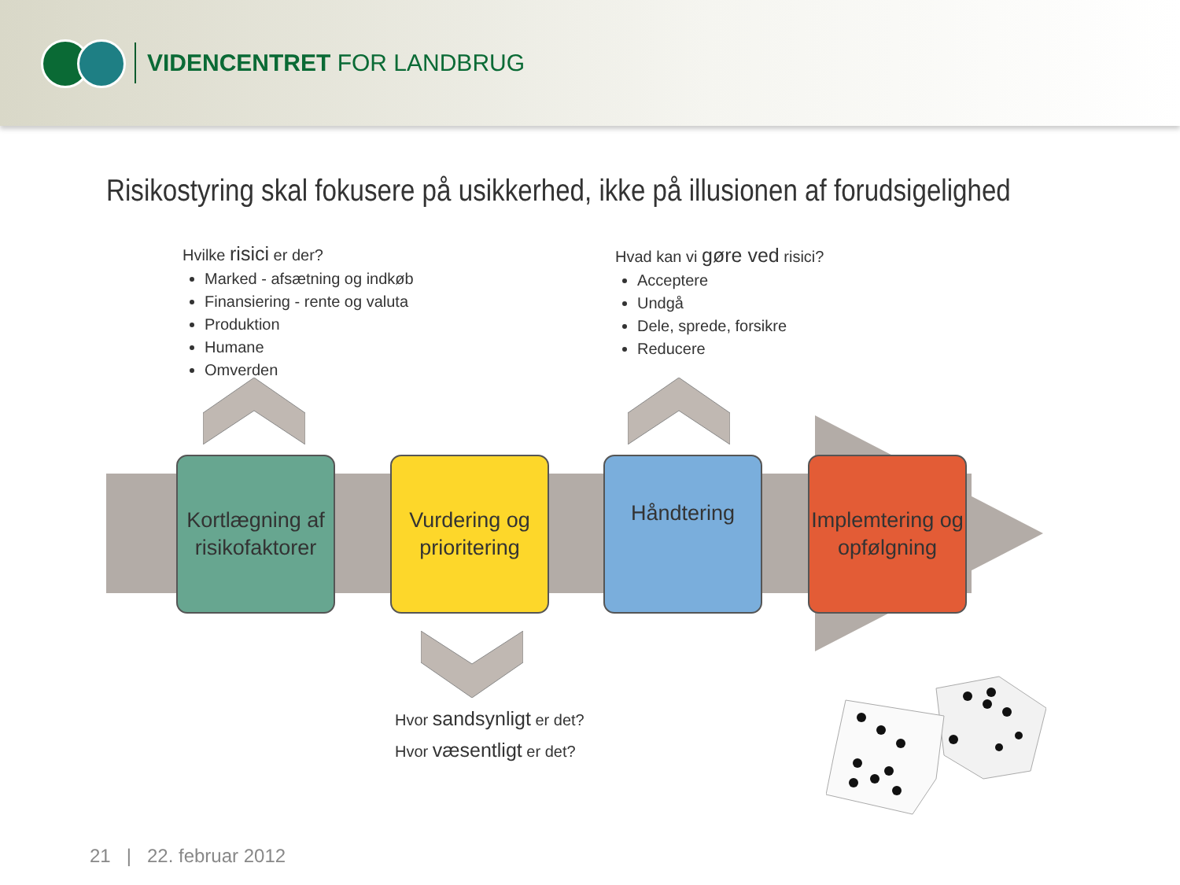VIDENCENTRET FOR LANDBRUG
Risikostyring skal fokusere på usikkerhed, ikke på illusionen af forudsigelighed
Hvilke risici er der?
Marked - afsætning og indkøb
Finansiering - rente og valuta
Produktion
Humane
Omverden
Hvad kan vi gøre ved risici?
Acceptere
Undgå
Dele, sprede, forsikre
Reducere
Kortlægning af risikofaktorer
Vurdering og prioritering
Håndtering
Implemtering og opfølgning
Hvor sandsynligt er det?
Hvor væsentligt er det?
21 | 22. februar 2012